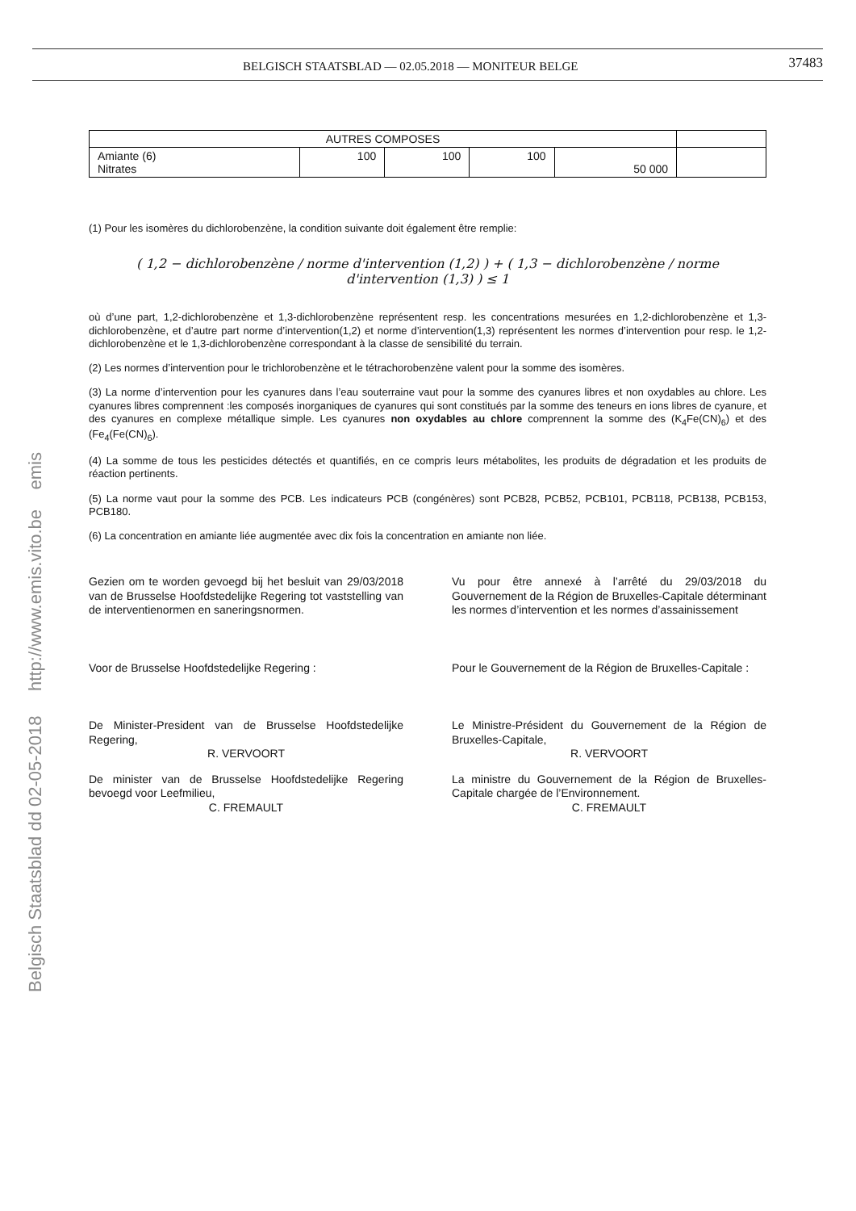BELGISCH STAATSBLAD — 02.05.2018 — MONITEUR BELGE
37483
Belgisch Staatsblad dd 02-05-2018 http://www.emis.vito.be emis
| AUTRES COMPOSES | | | | | |
| Amiante (6) Nitrates | 100 | 100 | 100 | 50 000 | |
(1) Pour les isomères du dichlorobenzène, la condition suivante doit également être remplie:
( 1,2 − dichlorobenzène / norme d'intervention (1,2) ) + ( 1,3 − dichlorobenzène / norme d'intervention (1,3) ) ≤ 1
où d’une part, 1,2-dichlorobenzène et 1,3-dichlorobenzène représentent resp. les concentrations mesurées en 1,2-dichlorobenzène et 1,3-dichlorobenzène, et d’autre part norme d’intervention(1,2) et norme d’intervention(1,3) représentent les normes d’intervention pour resp. le 1,2-dichlorobenzène et le 1,3-dichlorobenzène correspondant à la classe de sensibilité du terrain.
(2) Les normes d’intervention pour le trichlorobenzène et le tétrachorobenzène valent pour la somme des isomères.
(3) La norme d’intervention pour les cyanures dans l’eau souterraine vaut pour la somme des cyanures libres et non oxydables au chlore. Les cyanures libres comprennent :les composés inorganiques de cyanures qui sont constitués par la somme des teneurs en ions libres de cyanure, et des cyanures en complexe métallique simple. Les cyanures non oxydables au chlore comprennent la somme des (K<sub>4</sub>Fe(CN)<sub>6</sub>) et des (Fe<sub>4</sub>(Fe(CN)<sub>6</sub>).
(4) La somme de tous les pesticides détectés et quantifiés, en ce compris leurs métabolites, les produits de dégradation et les produits de réaction pertinents.
(5) La norme vaut pour la somme des PCB. Les indicateurs PCB (congénères) sont PCB28, PCB52, PCB101, PCB118, PCB138, PCB153, PCB180.
(6) La concentration en amiante liée augmentée avec dix fois la concentration en amiante non liée.
Gezien om te worden gevoegd bij het besluit van 29/03/2018 van de Brusselse Hoofdstedelijke Regering tot vaststelling van de interventienormen en saneringsnormen.
Vu pour être annexé à l’arrêté du 29/03/2018 du Gouvernement de la Région de Bruxelles-Capitale déterminant les normes d’intervention et les normes d’assainissement
Voor de Brusselse Hoofdstedelijke Regering :
Pour le Gouvernement de la Région de Bruxelles-Capitale :
De Minister-President van de Brusselse Hoofdstedelijke Regering,
R. VERVOORT
Le Ministre-Président du Gouvernement de la Région de Bruxelles-Capitale,
R. VERVOORT
De minister van de Brusselse Hoofdstedelijke Regering bevoegd voor Leefmilieu,
C. FREMAULT
La ministre du Gouvernement de la Région de Bruxelles-Capitale chargée de l’Environnement.
C. FREMAULT